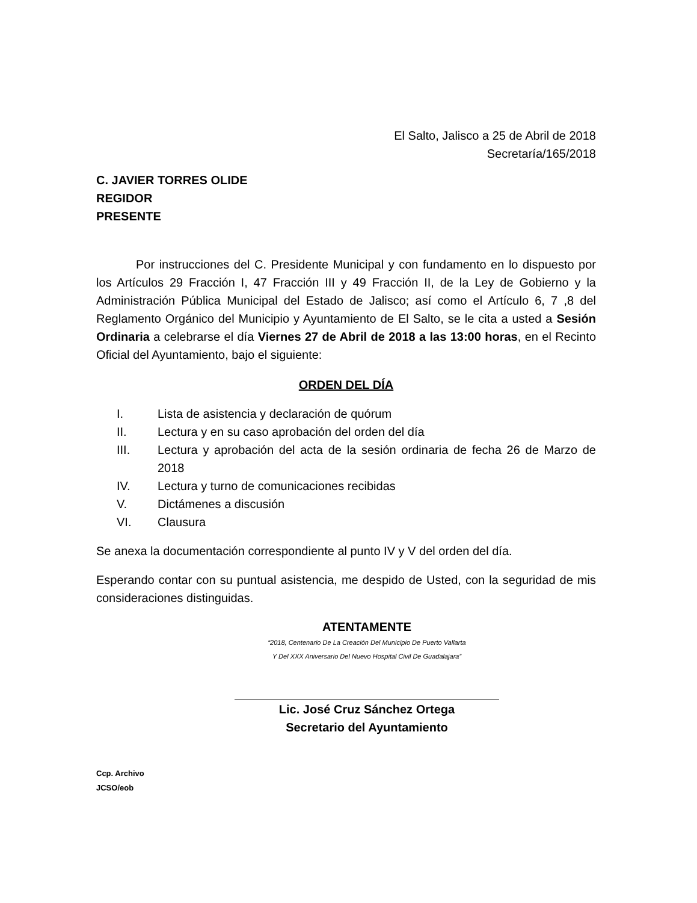El Salto, Jalisco a 25 de Abril de 2018
Secretaría/165/2018
C. JAVIER TORRES OLIDE
REGIDOR
PRESENTE
Por instrucciones del C. Presidente Municipal y con fundamento en lo dispuesto por los Artículos 29 Fracción I, 47 Fracción III y 49 Fracción II, de la Ley de Gobierno y la Administración Pública Municipal del Estado de Jalisco; así como el Artículo 6, 7 ,8 del Reglamento Orgánico del Municipio y Ayuntamiento de El Salto, se le cita a usted a Sesión Ordinaria a celebrarse el día Viernes 27 de Abril de 2018 a las 13:00 horas, en el Recinto Oficial del Ayuntamiento, bajo el siguiente:
ORDEN DEL DÍA
I. Lista de asistencia y declaración de quórum
II. Lectura y en su caso aprobación del orden del día
III. Lectura y aprobación del acta de la sesión ordinaria de fecha 26 de Marzo de 2018
IV. Lectura y turno de comunicaciones recibidas
V. Dictámenes a discusión
VI. Clausura
Se anexa la documentación correspondiente al punto IV y V del orden del día.
Esperando contar con su puntual asistencia, me despido de Usted, con la seguridad de mis consideraciones distinguidas.
ATENTAMENTE
“2018, Centenario De La Creación Del Municipio De Puerto Vallarta
Y Del XXX Aniversario Del Nuevo Hospital Civil De Guadalajara”
Lic. José Cruz Sánchez Ortega
Secretario del Ayuntamiento
Ccp. Archivo
JCSO/eob